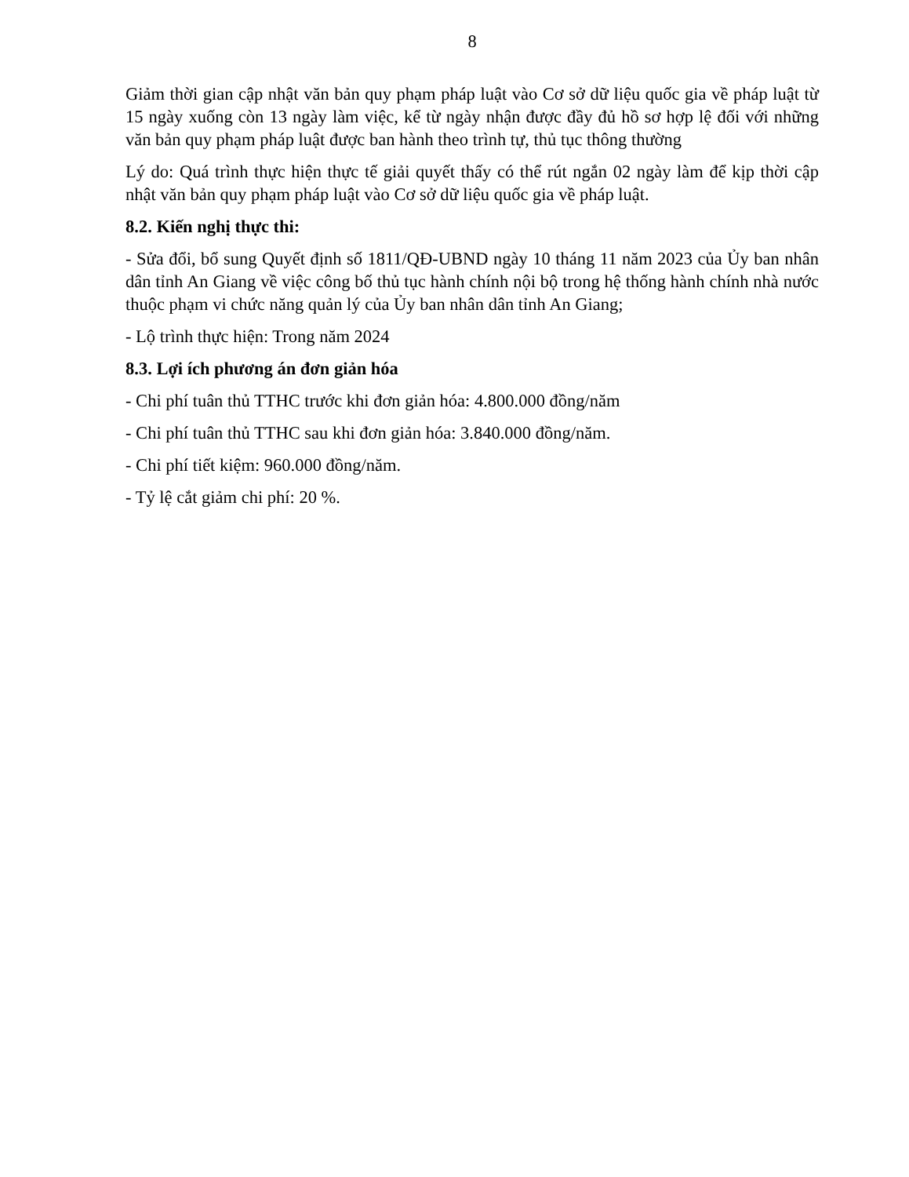8
Giảm thời gian cập nhật văn bản quy phạm pháp luật vào Cơ sở dữ liệu quốc gia về pháp luật từ 15 ngày xuống còn 13 ngày làm việc, kể từ ngày nhận được đầy đủ hồ sơ hợp lệ đối với những văn bản quy phạm pháp luật được ban hành theo trình tự, thủ tục thông thường
Lý do: Quá trình thực hiện thực tế giải quyết thấy có thể rút ngắn 02 ngày làm để kịp thời cập nhật văn bản quy phạm pháp luật vào Cơ sở dữ liệu quốc gia về pháp luật.
8.2. Kiến nghị thực thi:
- Sửa đổi, bổ sung Quyết định số 1811/QĐ-UBND ngày 10 tháng 11 năm 2023 của Ủy ban nhân dân tỉnh An Giang về việc công bố thủ tục hành chính nội bộ trong hệ thống hành chính nhà nước thuộc phạm vi chức năng quản lý của Ủy ban nhân dân tỉnh An Giang;
- Lộ trình thực hiện: Trong năm 2024
8.3. Lợi ích phương án đơn giản hóa
- Chi phí tuân thủ TTHC trước khi đơn giản hóa: 4.800.000 đồng/năm
- Chi phí tuân thủ TTHC sau khi đơn giản hóa: 3.840.000 đồng/năm.
- Chi phí tiết kiệm: 960.000 đồng/năm.
- Tỷ lệ cắt giảm chi phí: 20 %.